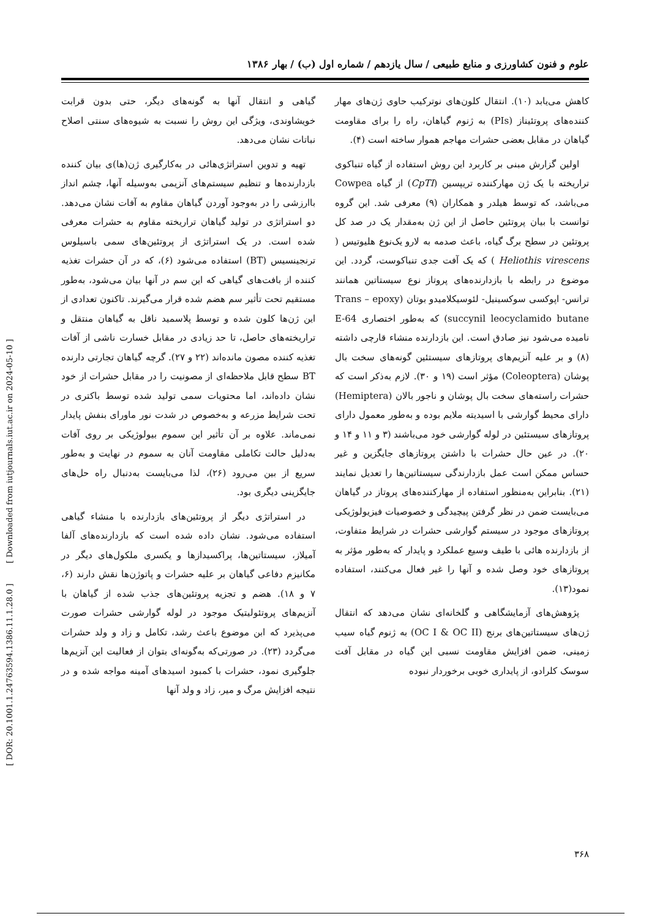علوم و فنون کشاورزی و منابع طبیعی / سال یازدهم / شماره اول (ب) / بهار ۱۳۸۶
گیاهی و انتقال آنها به گونه‌های دیگر، حتی بدون قرابت خویشاوندی، ویژگی این روش را نسبت به شیوه‌های سنتی اصلاح نباتات نشان می‌دهد.
تهیه و تدوین استراتژی‌هائی در به‌کارگیری ژن(ها)ی بیان کننده بازدارنده‌ها و تنظیم سیستم‌های آنزیمی به‌وسیله آنها، چشم انداز باارزشی را در به‌وجود آوردن گیاهان مقاوم به آفات نشان می‌دهد. دو استراتژی در تولید گیاهان تراریخته مقاوم به حشرات معرفی شده است. در یک استراتژی از پروتئین‌های سمی باسیلوس ترنجینسیس (BT) استفاده می‌شود (۶)، که در آن حشرات تغذیه کننده از بافت‌های گیاهی که این سم در آنها بیان می‌شود، به‌طور مستقیم تحت تأثیر سم هضم شده قرار می‌گیرند. تاکنون تعدادی از این ژن‌ها کلون شده و توسط پلاسمید ناقل به گیاهان منتقل و تراریخته‌های حاصل، تا حد زیادی در مقابل خسارت ناشی از آفات تغذیه کننده مصون مانده‌اند (۲۲ و ۲۷). گرچه گیاهان تجارتی دارنده BT سطح قابل ملاحظه‌ای از مصونیت را در مقابل حشرات از خود نشان داده‌اند، اما محتویات سمی تولید شده توسط باکتری در تحت شرایط مزرعه و به‌خصوص در شدت نور ماورای بنفش پایدار نمی‌ماند. علاوه بر آن تأثیر این سموم بیولوژیکی بر روی آفات به‌دلیل حالت تکاملی مقاومت آنان به سموم در نهایت و به‌طور سریع از بین می‌رود (۲۶)، لذا می‌بایست به‌دنبال راه حل‌های جایگزینی دیگری بود.
در استراتژی دیگر از پروتئین‌های بازدارنده با منشاء گیاهی استفاده می‌شود. نشان داده شده است که بازدارنده‌های آلفا آمیلاز، سیستاتین‌ها، پراکسیدازها و یکسری ملکول‌های دیگر در مکانیزم دفاعی گیاهان بر علیه حشرات و پاتوژن‌ها نقش دارند (۶، ۷ و ۱۸). هضم و تجزیه پروتئین‌های جذب شده از گیاهان با آنزیم‌های پروتئولیتیک موجود در لوله گوارشی حشرات صورت می‌پذیرد که ابن موضوع باعث رشد، تکامل و زاد و ولد حشرات می‌گردد (۲۳). در صورتی‌که به‌گونه‌ای بتوان از فعالیت این آنزیم‌ها جلوگیری نمود، حشرات با کمبود اسیدهای آمینه مواجه شده و در نتیجه افزایش مرگ و میر، زاد و ولد آنها
کاهش می‌یابد (۱۰). انتقال کلون‌های نوترکیب حاوی ژن‌های مهار کننده‌های پروتئیناز (PIs) به ژنوم گیاهان، راه را برای مقاومت گیاهان در مقابل بعضی حشرات مهاجم هموار ساخته است (۴).
اولین گزارش مبنی بر کاربرد این روش استفاده از گیاه تنباکوی تراریخته با یک ژن مهارکننده تریپسین (CpTI) از گیاه Cowpea می‌باشد، که توسط هیلدر و همکاران (۹) معرفی شد. این گروه توانست با بیان پروتئین حاصل از این ژن به‌مقدار یک در صد کل پروتئین در سطح برگ گیاه، باعث صدمه به لارو یک‌نوع هلیوتیس ( Heliothis virescens ) که یک آفت جدی تنباکوست، گردد. این موضوع در رابطه با بازدارنده‌های پروتاز نوع سیستاتین همانند ترانس- اپوکسی سوکسینیل- لئوسیکلامیدو بوتان (Trans – epoxy succynil leocyclamido butane) که به‌طور اختصاری E-64 نامیده می‌شود نیز صادق است. این بازدارنده منشاء قارچی داشته (۸) و بر علیه آنزیم‌های پروتازهای سیستئین گونه‌های سخت بال پوشان (Coleoptera) مؤثر است (۱۹ و ۳۰). لازم به‌ذکر است که حشرات راسته‌های سخت بال پوشان و ناجور بالان (Hemiptera) دارای محیط گوارشی با اسیدیته ملایم بوده و به‌طور معمول دارای پروتازهای سیستئین در لوله گوارشی خود می‌باشند (۳ و ۱۱ و ۱۴ و ۲۰). در عین حال حشرات با داشتن پروتازهای جایگزین و غیر حساس ممکن است عمل بازدارندگی سیستاتین‌ها را تعدیل نمایند (۲۱). بنابراین به‌منظور استفاده از مهارکننده‌های پروتاز در گیاهان می‌بایست ضمن در نظر گرفتن پیچیدگی و خصوصیات فیزیولوژیکی پروتازهای موجود در سیستم گوارشی حشرات در شرایط متفاوت، از بازدارنده هائی با طیف وسیع عملکرد و پایدار که به‌طور مؤثر به پروتازهای خود وصل شده و آنها را غیر فعال می‌کنند، استفاده نمود(۱۳).
پژوهش‌های آزمایشگاهی و گلخانه‌ای نشان می‌دهد که انتقال ژن‌های سیستاتین‌های برنج (OC I & OC II) به ژنوم گیاه سیب زمینی، ضمن افزایش مقاومت نسبی این گیاه در مقابل آفت سوسک کلرادو، از پایداری خوبی برخوردار نبوده
۳۶۸
[ DOR: 20.1001.1.24763594.1386.11.1.28.0 ] [ Downloaded from iutjournals.iut.ac.ir on 2024-05-10 ]